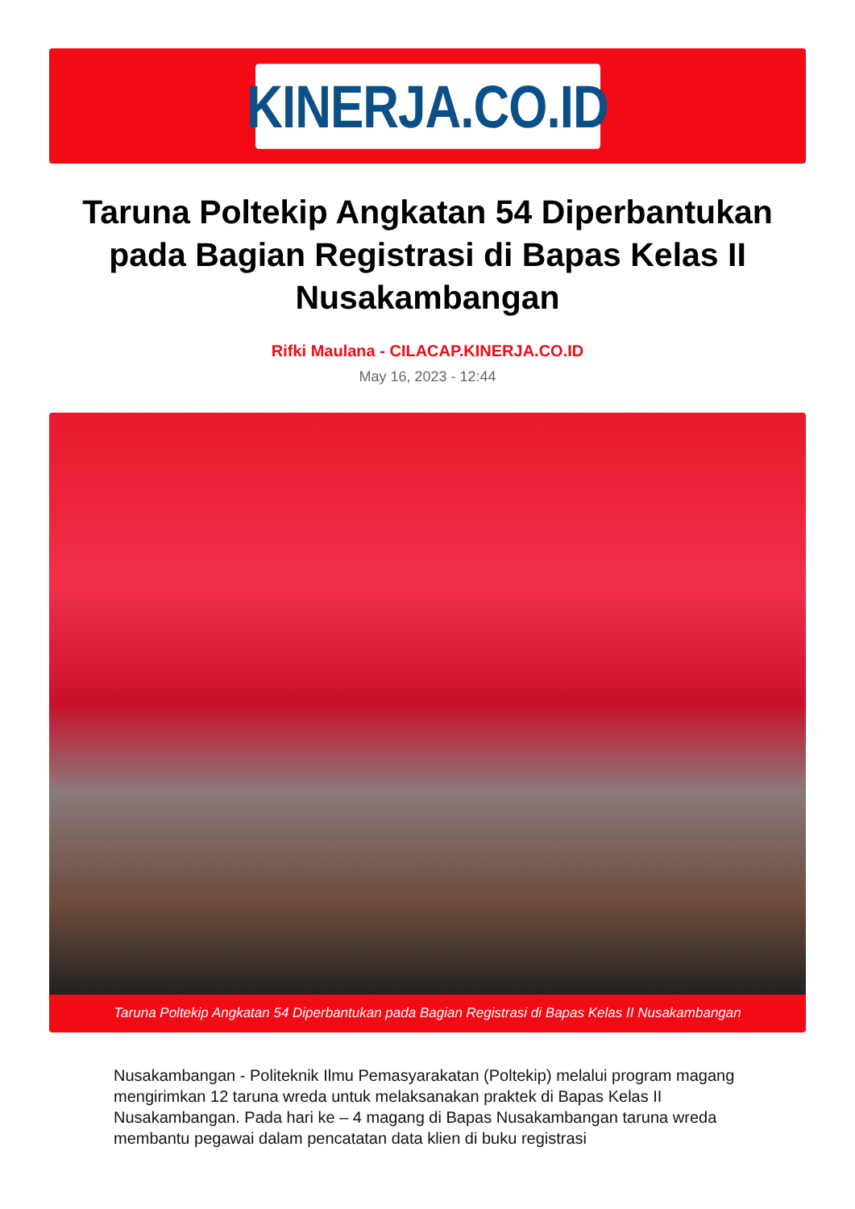KINERJA.CO.ID
Taruna Poltekip Angkatan 54 Diperbantukan pada Bagian Registrasi di Bapas Kelas II Nusakambangan
Rifki Maulana - CILACAP.KINERJA.CO.ID
May 16, 2023 - 12:44
Taruna Poltekip Angkatan 54 Diperbantukan pada Bagian Registrasi di Bapas Kelas II Nusakambangan
Nusakambangan - Politeknik Ilmu Pemasyarakatan (Poltekip) melalui program magang mengirimkan 12 taruna wreda untuk melaksanakan praktek di Bapas Kelas II Nusakambangan. Pada hari ke – 4 magang di Bapas Nusakambangan taruna wreda membantu pegawai dalam pencatatan data klien di buku registrasi